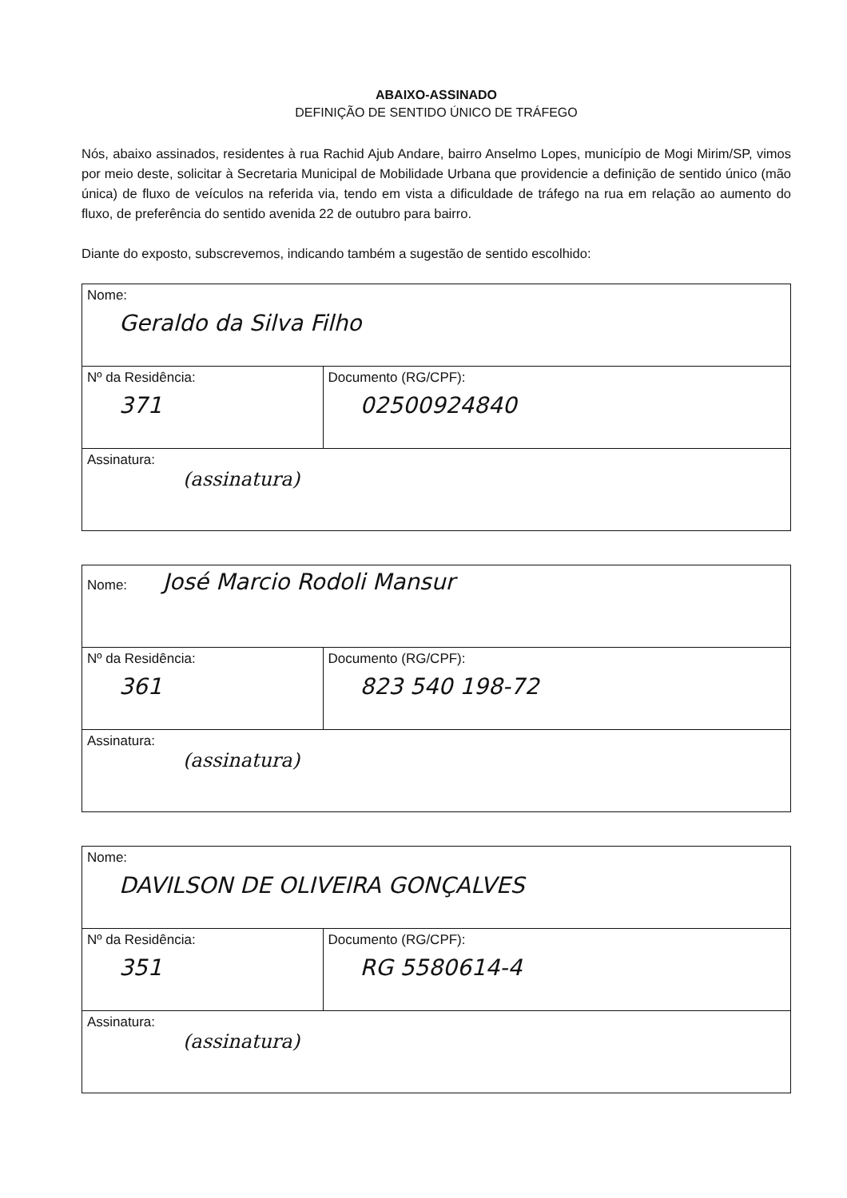ABAIXO-ASSINADO
DEFINIÇÃO DE SENTIDO ÚNICO DE TRÁFEGO
Nós, abaixo assinados, residentes à rua Rachid Ajub Andare, bairro Anselmo Lopes, município de Mogi Mirim/SP, vimos por meio deste, solicitar à Secretaria Municipal de Mobilidade Urbana que providencie a definição de sentido único (mão única) de fluxo de veículos na referida via, tendo em vista a dificuldade de tráfego na rua em relação ao aumento do fluxo, de preferência do sentido avenida 22 de outubro para bairro.
Diante do exposto, subscrevemos, indicando também a sugestão de sentido escolhido:
| Nome: Geraldo da Silva Filho | |
| Nº da Residência: 371 | Documento (RG/CPF): 02500924840 |
| Assinatura: (assinatura) | |
| Nome: José Marcio Rodoli Mansur | |
| Nº da Residência: 361 | Documento (RG/CPF): 823 540 198-72 |
| Assinatura: (assinatura) | |
| Nome: DAVILSON DE OLIVEIRA GONÇALVES | |
| Nº da Residência: 351 | Documento (RG/CPF): RG 5580614-4 |
| Assinatura: (assinatura) | |